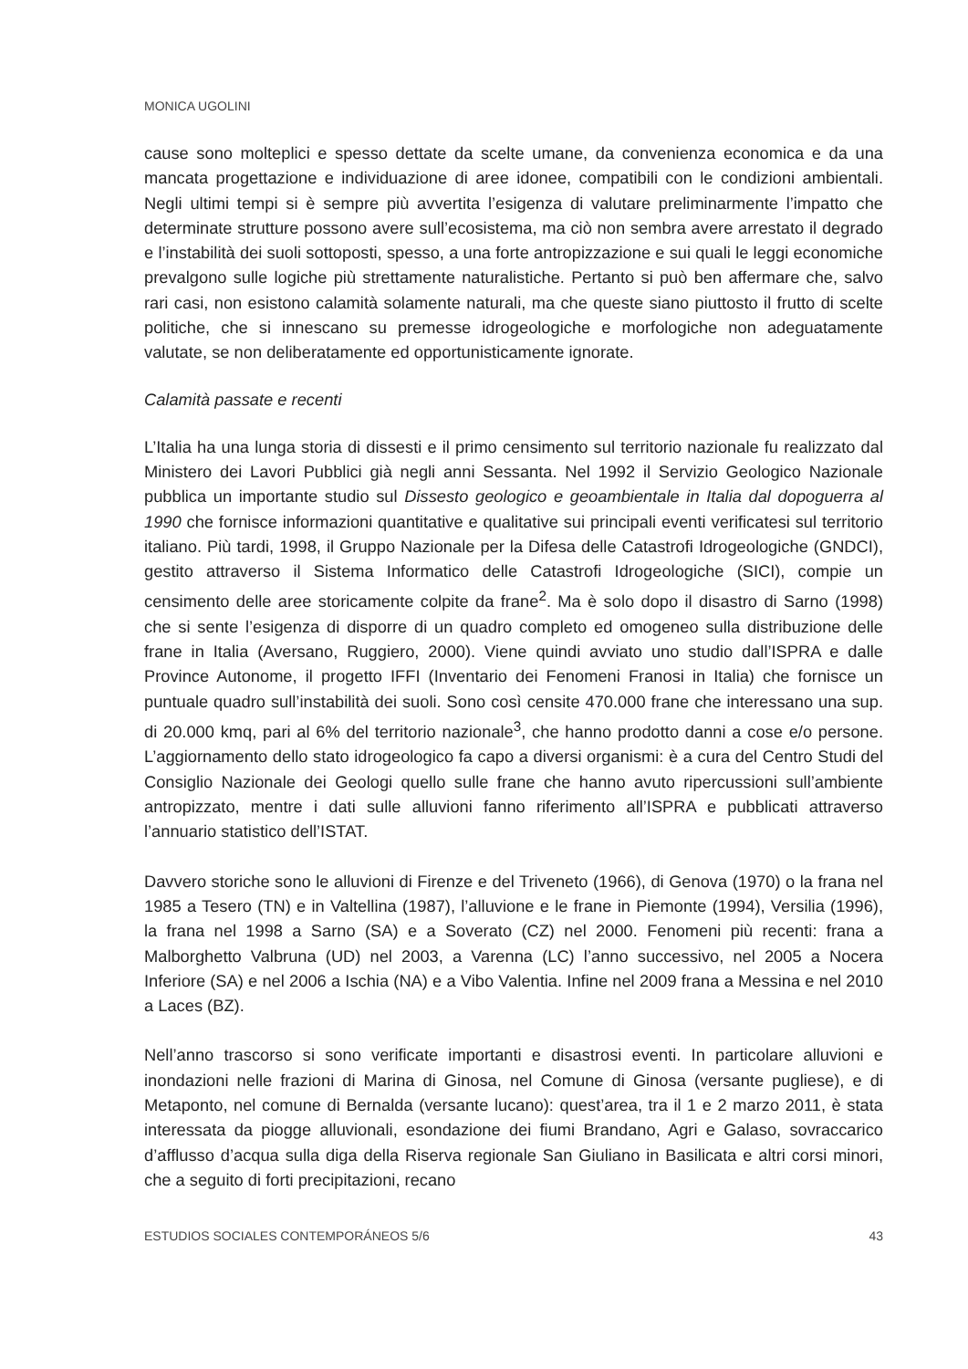MONICA UGOLINI
cause sono molteplici e spesso dettate da scelte umane, da convenienza economica e da una mancata progettazione e individuazione di aree idonee, compatibili con le condizioni ambientali. Negli ultimi tempi si è sempre più avvertita l’esigenza di valutare preliminarmente l’impatto che determinate strutture possono avere sull’ecosistema, ma ciò non sembra avere arrestato il degrado e l’instabilità dei suoli sottoposti, spesso, a una forte antropizzazione e sui quali le leggi economiche prevalgono sulle logiche più strettamente naturalistiche. Pertanto si può ben affermare che, salvo rari casi, non esistono calamità solamente naturali, ma che queste siano piuttosto il frutto di scelte politiche, che si innescano su premesse idrogeologiche e morfologiche non adeguatamente valutate, se non deliberatamente ed opportunisticamente ignorate.
Calamità passate e recenti
L’Italia ha una lunga storia di dissesti e il primo censimento sul territorio nazionale fu realizzato dal Ministero dei Lavori Pubblici già negli anni Sessanta. Nel 1992 il Servizio Geologico Nazionale pubblica un importante studio sul Dissesto geologico e geoambientale in Italia dal dopoguerra al 1990 che fornisce informazioni quantitative e qualitative sui principali eventi verificatesi sul territorio italiano. Più tardi, 1998, il Gruppo Nazionale per la Difesa delle Catastrofi Idrogeologiche (GNDCI), gestito attraverso il Sistema Informatico delle Catastrofi Idrogeologiche (SICI), compie un censimento delle aree storicamente colpite da frane<sup>2</sup>. Ma è solo dopo il disastro di Sarno (1998) che si sente l’esigenza di disporre di un quadro completo ed omogeneo sulla distribuzione delle frane in Italia (Aversano, Ruggiero, 2000). Viene quindi avviato uno studio dall’ISPRA e dalle Province Autonome, il progetto IFFI (Inventario dei Fenomeni Franosi in Italia) che fornisce un puntuale quadro sull’instabilità dei suoli. Sono così censite 470.000 frane che interessano una sup. di 20.000 kmq, pari al 6% del territorio nazionale<sup>3</sup>, che hanno prodotto danni a cose e/o persone. L’aggiornamento dello stato idrogeologico fa capo a diversi organismi: è a cura del Centro Studi del Consiglio Nazionale dei Geologi quello sulle frane che hanno avuto ripercussioni sull’ambiente antropizzato, mentre i dati sulle alluvioni fanno riferimento all’ISPRA e pubblicati attraverso l’annuario statistico dell’ISTAT.
Davvero storiche sono le alluvioni di Firenze e del Triveneto (1966), di Genova (1970) o la frana nel 1985 a Tesero (TN) e in Valtellina (1987), l’alluvione e le frane in Piemonte (1994), Versilia (1996), la frana nel 1998 a Sarno (SA) e a Soverato (CZ) nel 2000. Fenomeni più recenti: frana a Malborghetto Valbruna (UD) nel 2003, a Varenna (LC) l’anno successivo, nel 2005 a Nocera Inferiore (SA) e nel 2006 a Ischia (NA) e a Vibo Valentia. Infine nel 2009 frana a Messina e nel 2010 a Laces (BZ).
Nell’anno trascorso si sono verificate importanti e disastrosi eventi. In particolare alluvioni e inondazioni nelle frazioni di Marina di Ginosa, nel Comune di Ginosa (versante pugliese), e di Metaponto, nel comune di Bernalda (versante lucano): quest’area, tra il 1 e 2 marzo 2011, è stata interessata da piogge alluvionali, esondazione dei fiumi Brandano, Agri e Galaso, sovraccarico d’afflusso d’acqua sulla diga della Riserva regionale San Giuliano in Basilicata e altri corsi minori, che a seguito di forti precipitazioni, recano
ESTUDIOS SOCIALES CONTEMPORÁNEOS 5/6 43